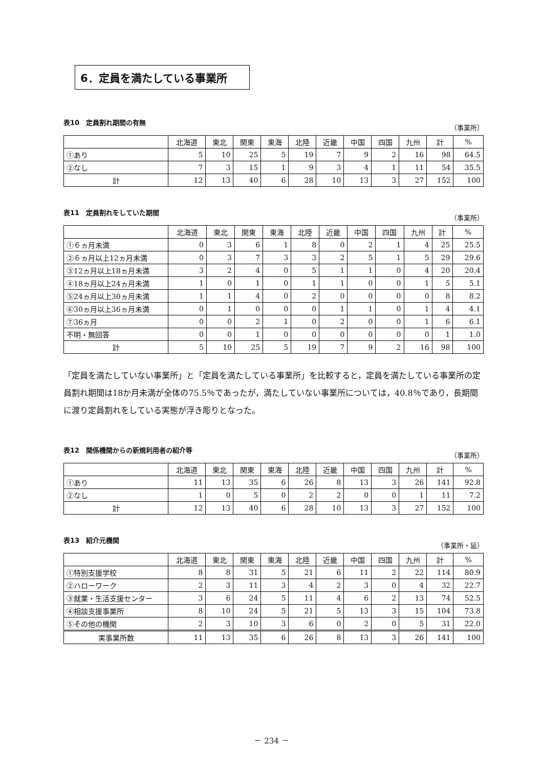6．定員を満たしている事業所
表10　定員割れ期間の有無 （事業所）
| | 北海道 | 東北 | 関東 | 東海 | 北陸 | 近畿 | 中国 | 四国 | 九州 | 計 | % |
| --- | --- | --- | --- | --- | --- | --- | --- | --- | --- | --- | --- |
| ①あり | 5 | 10 | 25 | 5 | 19 | 7 | 9 | 2 | 16 | 98 | 64.5 |
| ②なし | 7 | 3 | 15 | 1 | 9 | 3 | 4 | 1 | 11 | 54 | 35.5 |
| 計 | 12 | 13 | 40 | 6 | 28 | 10 | 13 | 3 | 27 | 152 | 100 |
表11　定員割れをしていた期間 （事業所）
| | 北海道 | 東北 | 関東 | 東海 | 北陸 | 近畿 | 中国 | 四国 | 九州 | 計 | % |
| --- | --- | --- | --- | --- | --- | --- | --- | --- | --- | --- | --- |
| ①６ヵ月未満 | 0 | 3 | 6 | 1 | 8 | 0 | 2 | 1 | 4 | 25 | 25.5 |
| ②６ヵ月以上12ヵ月未満 | 0 | 3 | 7 | 3 | 3 | 2 | 5 | 1 | 5 | 29 | 29.6 |
| ③12ヵ月以上18ヵ月未満 | 3 | 2 | 4 | 0 | 5 | 1 | 1 | 0 | 4 | 20 | 20.4 |
| ④18ヵ月以上24ヵ月未満 | 1 | 0 | 1 | 0 | 1 | 1 | 0 | 0 | 1 | 5 | 5.1 |
| ⑤24ヵ月以上30ヵ月未満 | 1 | 1 | 4 | 0 | 2 | 0 | 0 | 0 | 0 | 8 | 8.2 |
| ⑥30ヵ月以上36ヵ月未満 | 0 | 1 | 0 | 0 | 0 | 1 | 1 | 0 | 1 | 4 | 4.1 |
| ⑦36ヵ月 | 0 | 0 | 2 | 1 | 0 | 2 | 0 | 0 | 1 | 6 | 6.1 |
| 不明・無回答 | 0 | 0 | 1 | 0 | 0 | 0 | 0 | 0 | 0 | 1 | 1.0 |
| 計 | 5 | 10 | 25 | 5 | 19 | 7 | 9 | 2 | 16 | 98 | 100 |
「定員を満たしていない事業所」と「定員を満たしている事業所」を比較すると，定員を満たしている事業所の定員割れ期間は18か月未満が全体の75.5％であったが，満たしていない事業所については，40.8％であり，長期間に渡り定員割れをしている実態が浮き彫りとなった。
表12　関係機関からの新規利用者の紹介等 （事業所）
| | 北海道 | 東北 | 関東 | 東海 | 北陸 | 近畿 | 中国 | 四国 | 九州 | 計 | % |
| --- | --- | --- | --- | --- | --- | --- | --- | --- | --- | --- | --- |
| ①あり | 11 | 13 | 35 | 6 | 26 | 8 | 13 | 3 | 26 | 141 | 92.8 |
| ②なし | 1 | 0 | 5 | 0 | 2 | 2 | 0 | 0 | 1 | 11 | 7.2 |
| 計 | 12 | 13 | 40 | 6 | 28 | 10 | 13 | 3 | 27 | 152 | 100 |
表13　紹介元機関 （事業所・延）
| | 北海道 | 東北 | 関東 | 東海 | 北陸 | 近畿 | 中国 | 四国 | 九州 | 計 | % |
| --- | --- | --- | --- | --- | --- | --- | --- | --- | --- | --- | --- |
| ①特別支援学校 | 8 | 8 | 31 | 5 | 21 | 6 | 11 | 2 | 22 | 114 | 80.9 |
| ②ハローワーク | 2 | 3 | 11 | 3 | 4 | 2 | 3 | 0 | 4 | 32 | 22.7 |
| ③就業・生活支援センター | 3 | 6 | 24 | 5 | 11 | 4 | 6 | 2 | 13 | 74 | 52.5 |
| ④相談支援事業所 | 8 | 10 | 24 | 5 | 21 | 5 | 13 | 3 | 15 | 104 | 73.8 |
| ⑤その他の機関 | 2 | 3 | 10 | 3 | 6 | 0 | 2 | 0 | 5 | 31 | 22.0 |
| 実事業所数 | 11 | 13 | 35 | 6 | 26 | 8 | 13 | 3 | 26 | 141 | 100 |
－ 234 －